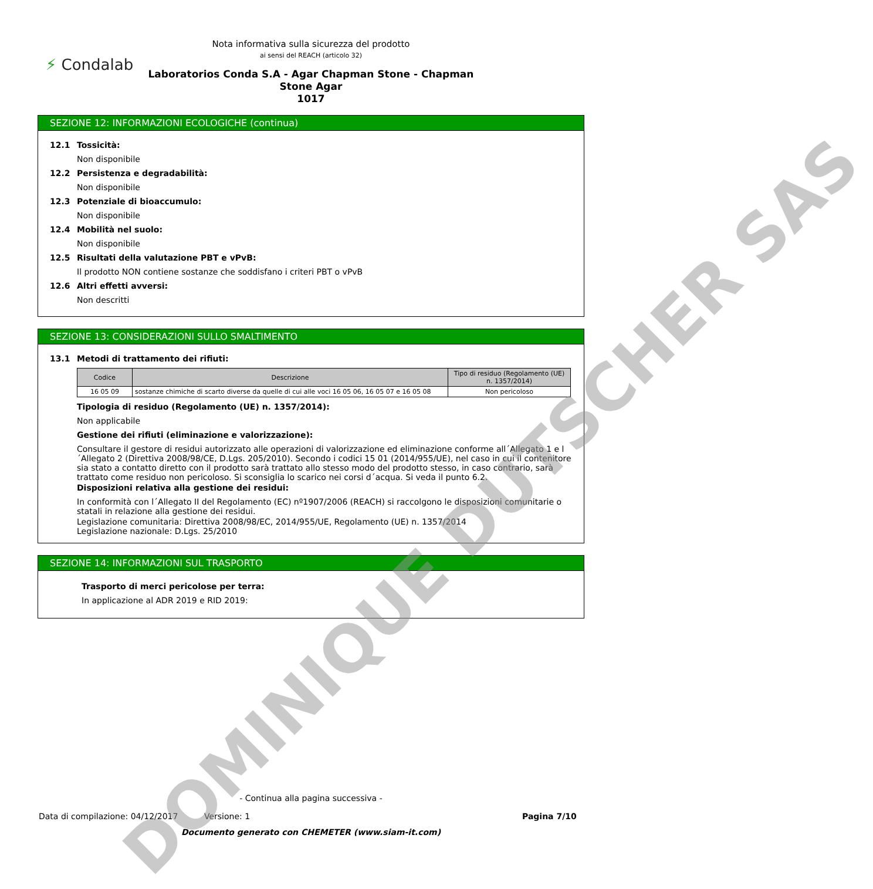Nota informativa sulla sicurezza del prodotto
ai sensi del REACH (articolo 32)
⚡ Condalab
Laboratorios Conda S.A - Agar Chapman Stone - Chapman
Stone Agar
1017
SEZIONE 12: INFORMAZIONI ECOLOGICHE (continua)
12.1 Tossicità:
Non disponibile
12.2 Persistenza e degradabilità:
Non disponibile
12.3 Potenziale di bioaccumulo:
Non disponibile
12.4 Mobilità nel suolo:
Non disponibile
12.5 Risultati della valutazione PBT e vPvB:
Il prodotto NON contiene sostanze che soddisfano i criteri PBT o vPvB
12.6 Altri effetti avversi:
Non descritti
SEZIONE 13: CONSIDERAZIONI SULLO SMALTIMENTO
13.1 Metodi di trattamento dei rifiuti:
| Codice | Descrizione | Tipo di residuo (Regolamento (UE) n. 1357/2014) |
| --- | --- | --- |
| 16 05 09 | sostanze chimiche di scarto diverse da quelle di cui alle voci 16 05 06, 16 05 07 e 16 05 08 | Non pericoloso |
Tipologia di residuo (Regolamento (UE) n. 1357/2014):
Non applicabile
Gestione dei rifiuti (eliminazione e valorizzazione):
Consultare il gestore di residui autorizzato alle operazioni di valorizzazione ed eliminazione conforme all´Allegato 1 e l´Allegato 2 (Direttiva 2008/98/CE, D.Lgs. 205/2010). Secondo i codici 15 01 (2014/955/UE), nel caso in cui il contenitore sia stato a contatto diretto con il prodotto sarà trattato allo stesso modo del prodotto stesso, in caso contrario, sarà trattato come residuo non pericoloso. Si sconsiglia lo scarico nei corsi d´acqua. Si veda il punto 6.2.
Disposizioni relativa alla gestione dei residui:
In conformità con l´Allegato II del Regolamento (EC) nº1907/2006 (REACH) si raccolgono le disposizioni comunitarie o statali in relazione alla gestione dei residui.
Legislazione comunitaria: Direttiva 2008/98/EC, 2014/955/UE, Regolamento (UE) n. 1357/2014
Legislazione nazionale: D.Lgs. 25/2010
SEZIONE 14: INFORMAZIONI SUL TRASPORTO
Trasporto di merci pericolose per terra:
In applicazione al ADR 2019 e RID 2019:
- Continua alla pagina successiva -
Data di compilazione: 04/12/2017 Versione: 1
Pagina 7/10
Documento generato con CHEMETER (www.siam-it.com)
DOMINIQUE DUTSCHER SAS